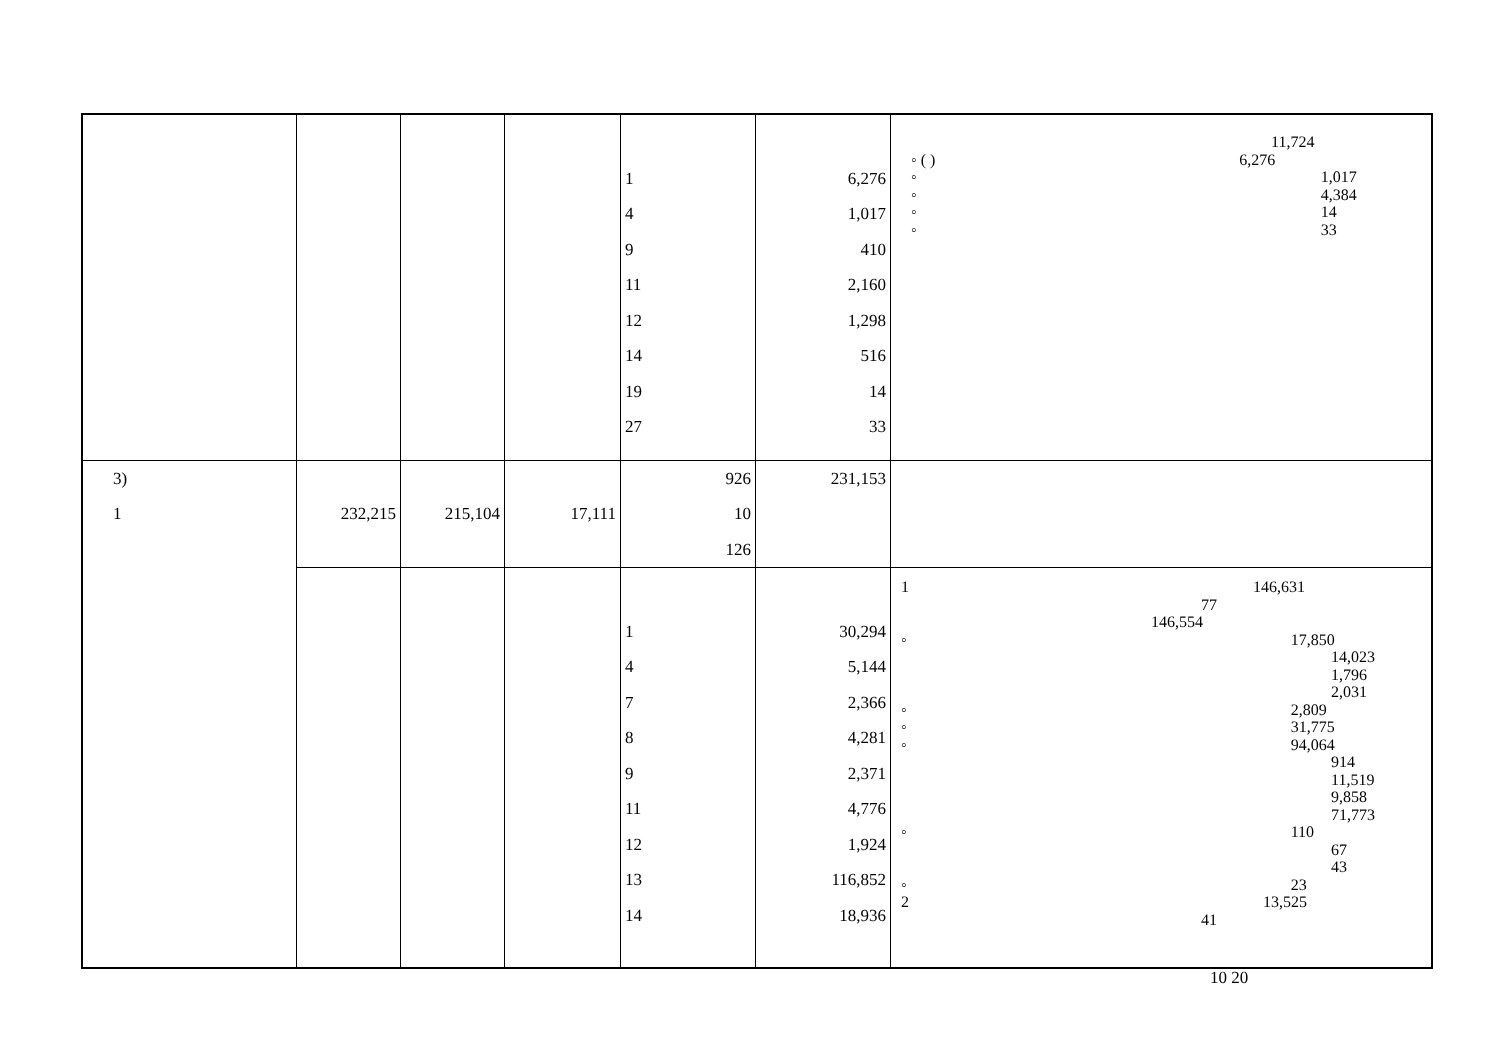| | | | | 1 4 9 11 12 14 19 27 | 6,276 1,017 410 2,160 1,298 516 14 33 | 11,724 ◦ ( ) 6,276 ◦ 1,017 ◦ 4,384 ◦ 14 ◦ 33 |
| 3) 1 | 232,215 | 215,104 | 17,111 | 926 10 126 | 231,153 | |
| | | | | 1 4 7 8 9 11 12 13 14 | 30,294 5,144 2,366 4,281 2,371 4,776 1,924 116,852 18,936 | 1 146,631 77 146,554 ◦ 17,850 14,023 1,796 2,031 ◦ 2,809 ◦ 31,775 ◦ 94,064 914 11,519 9,858 71,773 ◦ 110 67 43 ◦ 23 2 13,525 41 |
10 20